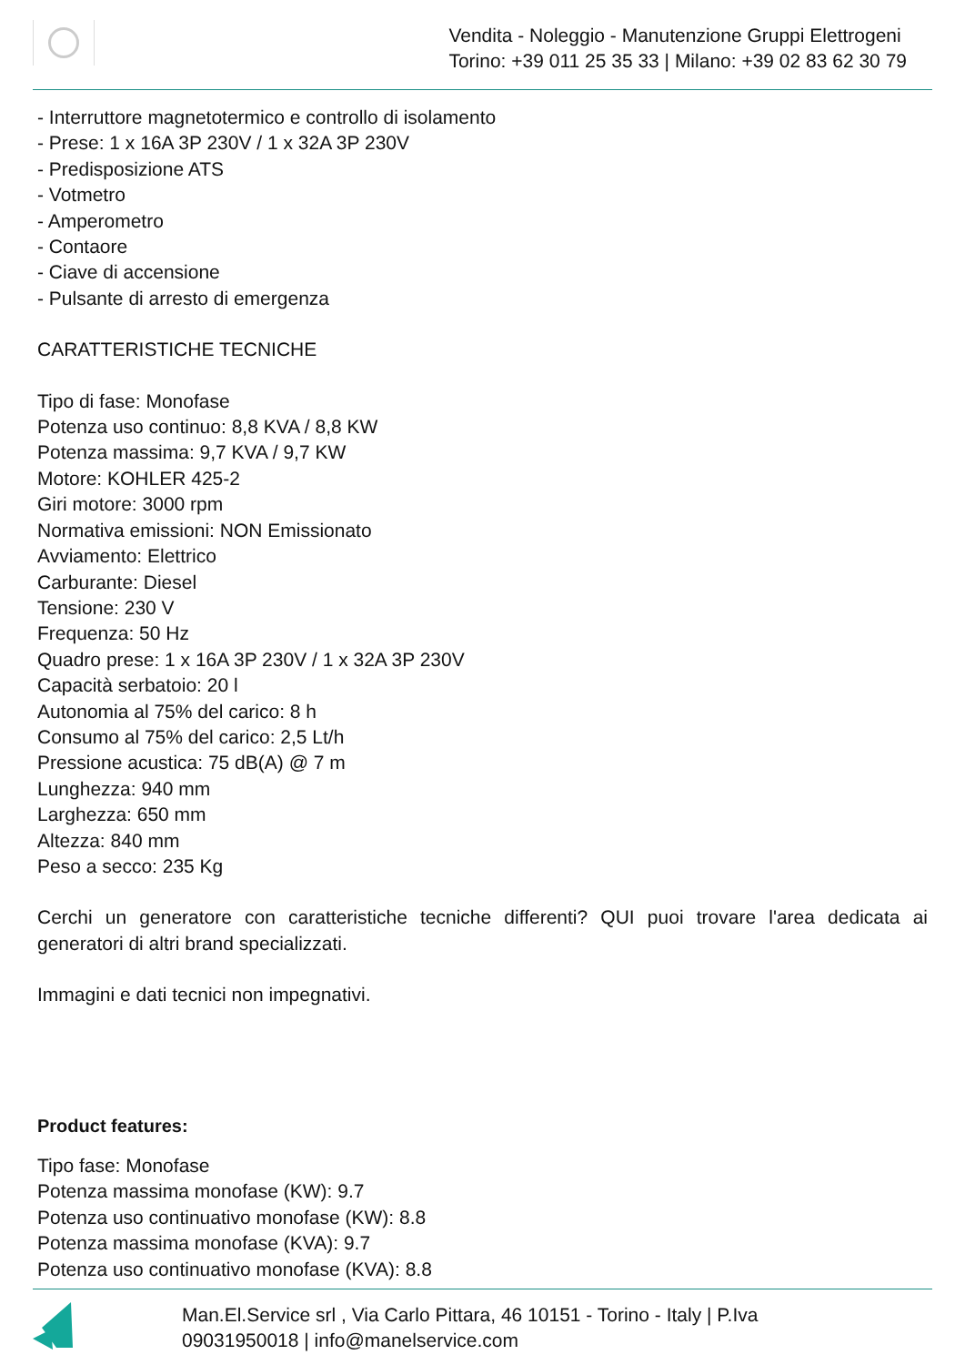Vendita - Noleggio - Manutenzione Gruppi Elettrogeni
Torino: +39 011 25 35 33 | Milano: +39 02 83 62 30 79
- Interruttore magnetotermico e controllo di isolamento
- Prese: 1 x 16A 3P 230V / 1 x 32A 3P 230V
- Predisposizione ATS
- Votmetro
- Amperometro
- Contaore
- Ciave di accensione
- Pulsante di arresto di emergenza
CARATTERISTICHE TECNICHE
Tipo di fase: Monofase
Potenza uso continuo: 8,8 KVA / 8,8 KW
Potenza massima: 9,7 KVA / 9,7 KW
Motore: KOHLER 425-2
Giri motore: 3000 rpm
Normativa emissioni: NON Emissionato
Avviamento: Elettrico
Carburante: Diesel
Tensione: 230 V
Frequenza: 50 Hz
Quadro prese: 1 x 16A 3P 230V / 1 x 32A 3P 230V
Capacità serbatoio: 20 l
Autonomia al 75% del carico: 8 h
Consumo al 75% del carico: 2,5 Lt/h
Pressione acustica: 75 dB(A) @ 7 m
Lunghezza: 940 mm
Larghezza: 650 mm
Altezza: 840 mm
Peso a secco: 235 Kg
Cerchi un generatore con caratteristiche tecniche differenti? QUI puoi trovare l'area dedicata ai generatori di altri brand specializzati.
Immagini e dati tecnici non impegnativi.
Product features:
Tipo fase: Monofase
Potenza massima monofase (KW): 9.7
Potenza uso continuativo monofase (KW): 8.8
Potenza massima monofase (KVA): 9.7
Potenza uso continuativo monofase (KVA): 8.8
Man.El.Service srl , Via Carlo Pittara, 46 10151 - Torino - Italy | P.Iva
09031950018 | info@manelservice.com